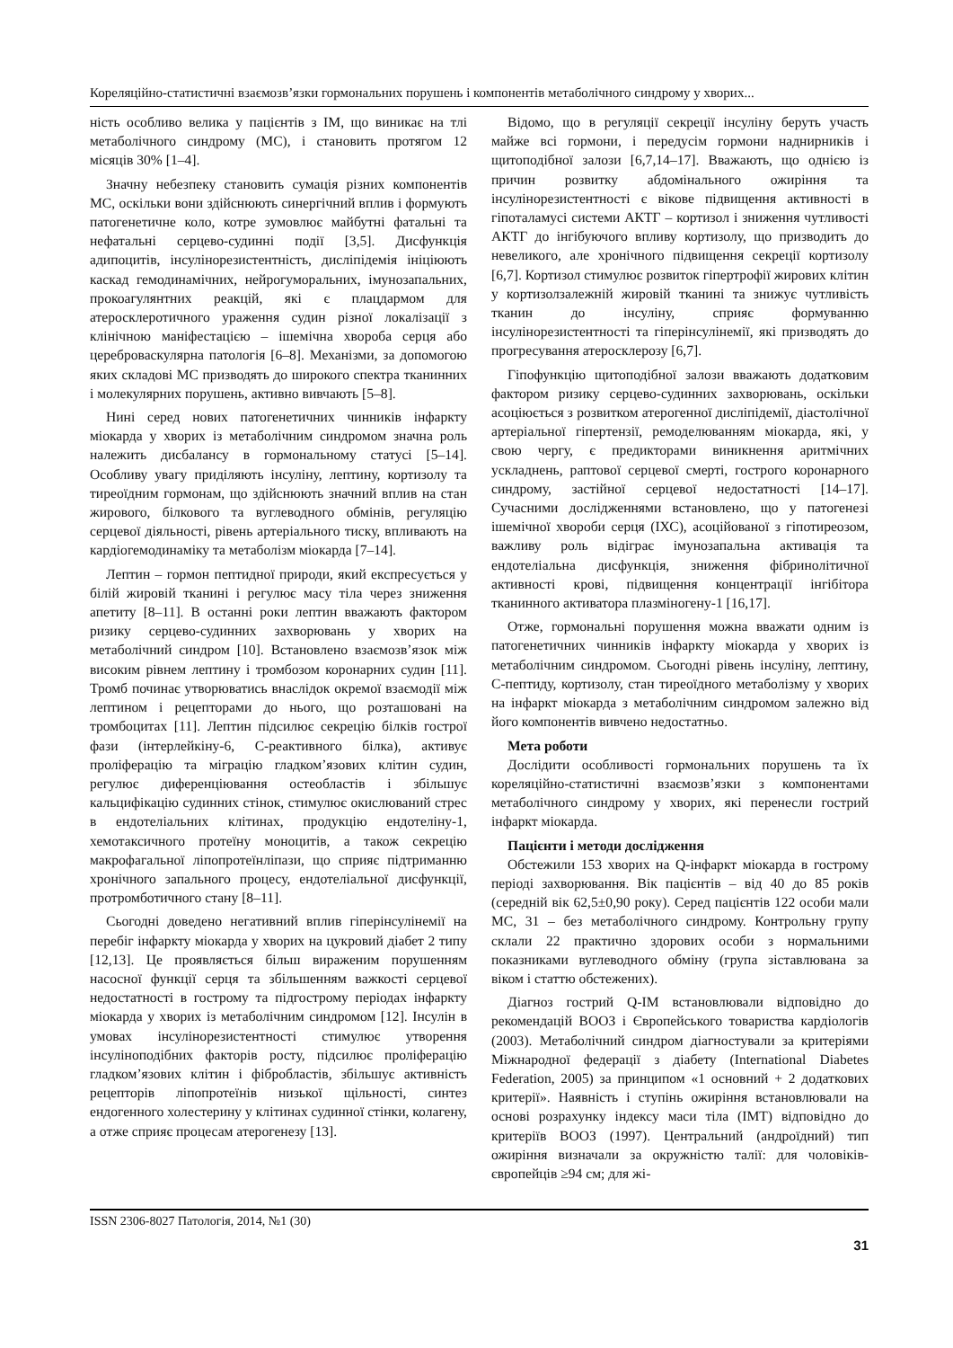Кореляційно-статистичні взаємозв’язки гормональних порушень і компонентів метаболічного синдрому у хворих...
ність особливо велика у пацієнтів з ІМ, що виникає на тлі метаболічного синдрому (МС), і становить протягом 12 місяців 30% [1–4].
Значну небезпеку становить сумація різних компонентів МС, оскільки вони здійснюють синергічний вплив і формують патогенетичне коло, котре зумовлює майбутні фатальні та нефатальні серцево-судинні події [3,5]. Дисфункція адипоцитів, інсулінорезистентність, дисліпідемія ініціюють каскад гемодинамічних, нейрогуморальних, імунозапальних, прокоагулянтних реакцій, які є плацдармом для атеросклеротичного ураження судин різної локалізації з клінічною маніфестацією – ішемічна хвороба серця або цереброваскулярна патологія [6–8]. Механізми, за допомогою яких складові МС призводять до широкого спектра тканинних і молекулярних порушень, активно вивчають [5–8].
Нині серед нових патогенетичних чинників інфаркту міокарда у хворих із метаболічним синдромом значна роль належить дисбалансу в гормональному статусі [5–14]. Особливу увагу приділяють інсуліну, лептину, кортизолу та тиреоїдним гормонам, що здійснюють значний вплив на стан жирового, білкового та вуглеводного обмінів, регуляцію серцевої діяльності, рівень артеріального тиску, впливають на кардіогемодинаміку та метаболізм міокарда [7–14].
Лептин – гормон пептидної природи, який експресується у білій жировій тканині і регулює масу тіла через зниження апетиту [8–11]. В останні роки лептин вважають фактором ризику серцево-судинних захворювань у хворих на метаболічний синдром [10]. Встановлено взаємозв’язок між високим рівнем лептину і тромбозом коронарних судин [11]. Тромб починає утворюватись внаслідок окремої взаємодії між лептином і рецепторами до нього, що розташовані на тромбоцитах [11]. Лептин підсилює секрецію білків гострої фази (інтерлейкіну-6, С-реактивного білка), активує проліферацію та міграцію гладком’язових клітин судин, регулює диференціювання остеобластів і збільшує кальцифікацію судинних стінок, стимулює окислюваний стрес в ендотеліальних клітинах, продукцію ендотеліну-1, хемотаксичного протеїну моноцитів, а також секрецію макрофагальної ліпопротеїнліпази, що сприяє підтриманню хронічного запального процесу, ендотеліальної дисфункції, протромботичного стану [8–11].
Сьогодні доведено негативний вплив гіперінсулінемії на перебіг інфаркту міокарда у хворих на цукровий діабет 2 типу [12,13]. Це проявляється більш вираженим порушенням насосної функції серця та збільшенням важкості серцевої недостатності в гострому та підгострому періодах інфаркту міокарда у хворих із метаболічним синдромом [12]. Інсулін в умовах інсулінорезистентності стимулює утворення інсуліноподібних факторів росту, підсилює проліферацію гладком’язових клітин і фібробластів, збільшує активність рецепторів ліпопротеїнів низької щільності, синтез ендогенного холестерину у клітинах судинної стінки, колагену, а отже сприяє процесам атерогенезу [13].
Відомо, що в регуляції секреції інсуліну беруть участь майже всі гормони, і передусім гормони наднирників і щитоподібної залози [6,7,14–17]. Вважають, що однією із причин розвитку абдомінального ожиріння та інсулінорезистентності є вікове підвищення активності в гіпоталамусі системи АКТГ – кортизол і зниження чутливості АКТГ до інгібуючого впливу кортизолу, що призводить до невеликого, але хронічного підвищення секреції кортизолу [6,7]. Кортизол стимулює розвиток гіпертрофії жирових клітин у кортизолзалежній жировій тканині та знижує чутливість тканин до інсуліну, сприяє формуванню інсулінорезистентності та гіперінсулінемії, які призводять до прогресування атеросклерозу [6,7].
Гіпофункцію щитоподібної залози вважають додатковим фактором ризику серцево-судинних захворювань, оскільки асоціюється з розвитком атерогенної дисліпідемії, діастолічної артеріальної гіпертензії, ремоделюванням міокарда, які, у свою чергу, є предикторами виникнення аритмічних ускладнень, раптової серцевої смерті, гострого коронарного синдрому, застійної серцевої недостатності [14–17]. Сучасними дослідженнями встановлено, що у патогенезі ішемічної хвороби серця (ІХС), асоційованої з гіпотиреозом, важливу роль відіграє імунозапальна активація та ендотеліальна дисфункція, зниження фібринолітичної активності крові, підвищення концентрації інгібітора тканинного активатора плазміногену-1 [16,17].
Отже, гормональні порушення можна вважати одним із патогенетичних чинників інфаркту міокарда у хворих із метаболічним синдромом. Сьогодні рівень інсуліну, лептину, С-пептиду, кортизолу, стан тиреоїдного метаболізму у хворих на інфаркт міокарда з метаболічним синдромом залежно від його компонентів вивчено недостатньо.
Мета роботи
Дослідити особливості гормональних порушень та їх кореляційно-статистичні взаємозв’язки з компонентами метаболічного синдрому у хворих, які перенесли гострий інфаркт міокарда.
Пацієнти і методи дослідження
Обстежили 153 хворих на Q-інфаркт міокарда в гострому періоді захворювання. Вік пацієнтів – від 40 до 85 років (середній вік 62,5±0,90 року). Серед пацієнтів 122 особи мали МС, 31 – без метаболічного синдрому. Контрольну групу склали 22 практично здорових особи з нормальними показниками вуглеводного обміну (група зіставлювана за віком і статтю обстежених).
Діагноз гострий Q-ІМ встановлювали відповідно до рекомендацій ВООЗ і Європейського товариства кардіологів (2003). Метаболічний синдром діагностували за критеріями Міжнародної федерації з діабету (International Diabetes Federation, 2005) за принципом «1 основний + 2 додаткових критерії». Наявність і ступінь ожиріння встановлювали на основі розрахунку індексу маси тіла (ІМТ) відповідно до критеріїв ВООЗ (1997). Центральний (андроїдний) тип ожиріння визначали за окружністю талії: для чоловіків-європейців ≥94 см; для жі-
ISSN 2306-8027 Патологія, 2014, №1 (30)
31